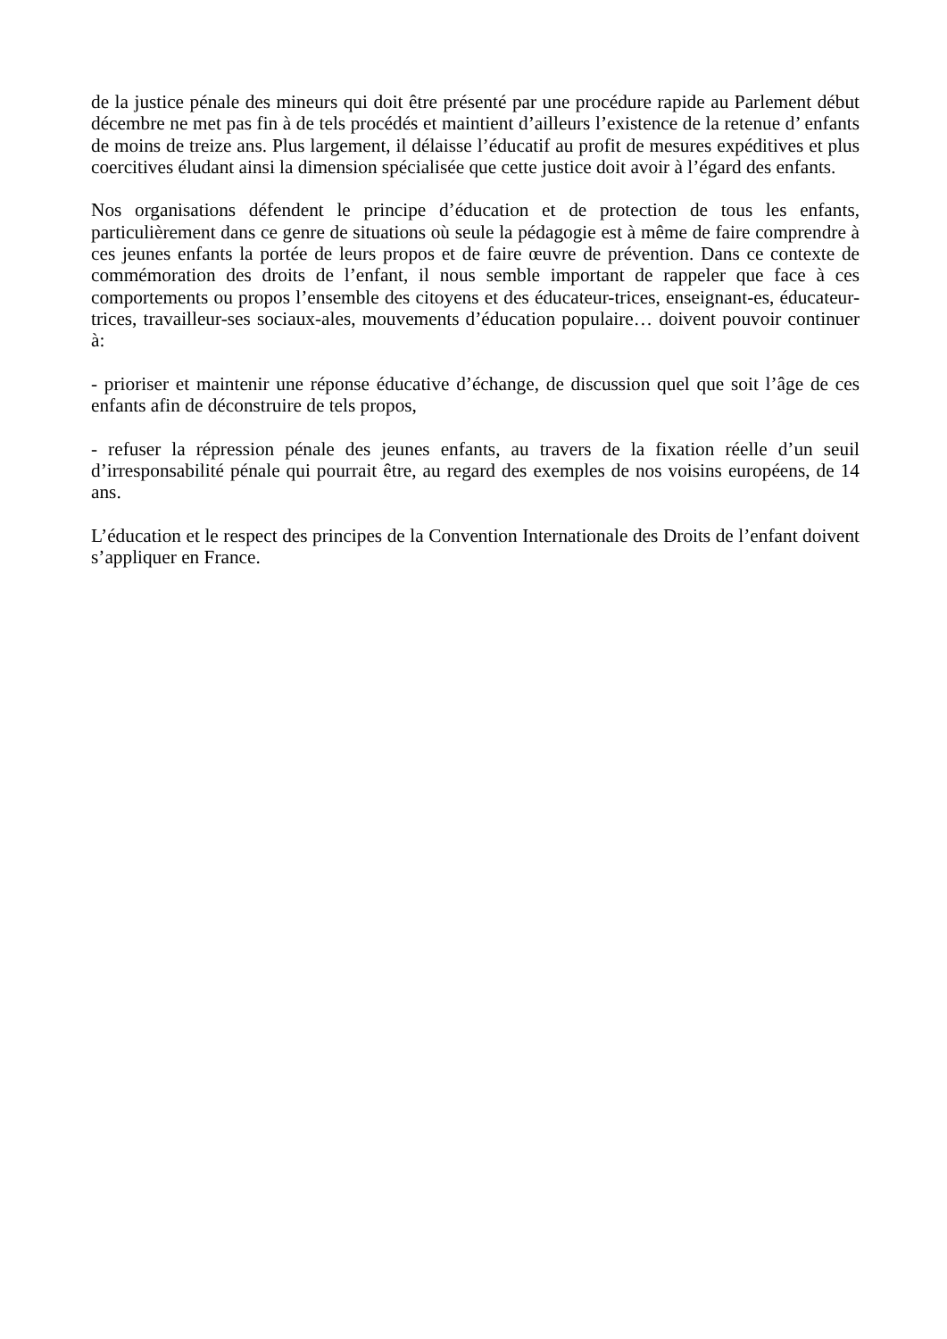de la justice pénale des mineurs qui doit être présenté par une procédure rapide au Parlement début décembre ne met pas fin à de tels procédés et maintient d’ailleurs l’existence de la retenue d’ enfants de moins de treize ans. Plus largement, il délaisse l’éducatif au profit de mesures expéditives et plus coercitives éludant ainsi la dimension spécialisée que cette justice doit avoir à l’égard des enfants.
Nos organisations défendent le principe d’éducation et de protection de tous les enfants, particulièrement dans ce genre de situations où seule la pédagogie est à même de faire comprendre à ces jeunes enfants la portée de leurs propos et de faire œuvre de prévention. Dans ce contexte de commémoration des droits de l’enfant, il nous semble important de rappeler que face à ces comportements ou propos l’ensemble des citoyens et des éducateur-trices, enseignant-es, éducateur-trices, travailleur-ses sociaux-ales, mouvements d’éducation populaire… doivent pouvoir continuer à:
- prioriser et maintenir une réponse éducative d’échange, de discussion quel que soit l’âge de ces enfants afin de déconstruire de tels propos,
- refuser la répression pénale des jeunes enfants, au travers de la fixation réelle d’un seuil d’irresponsabilité pénale qui pourrait être, au regard des exemples de nos voisins européens, de 14 ans.
L’éducation et le respect des principes de la Convention Internationale des Droits de l’enfant doivent s’appliquer en France.